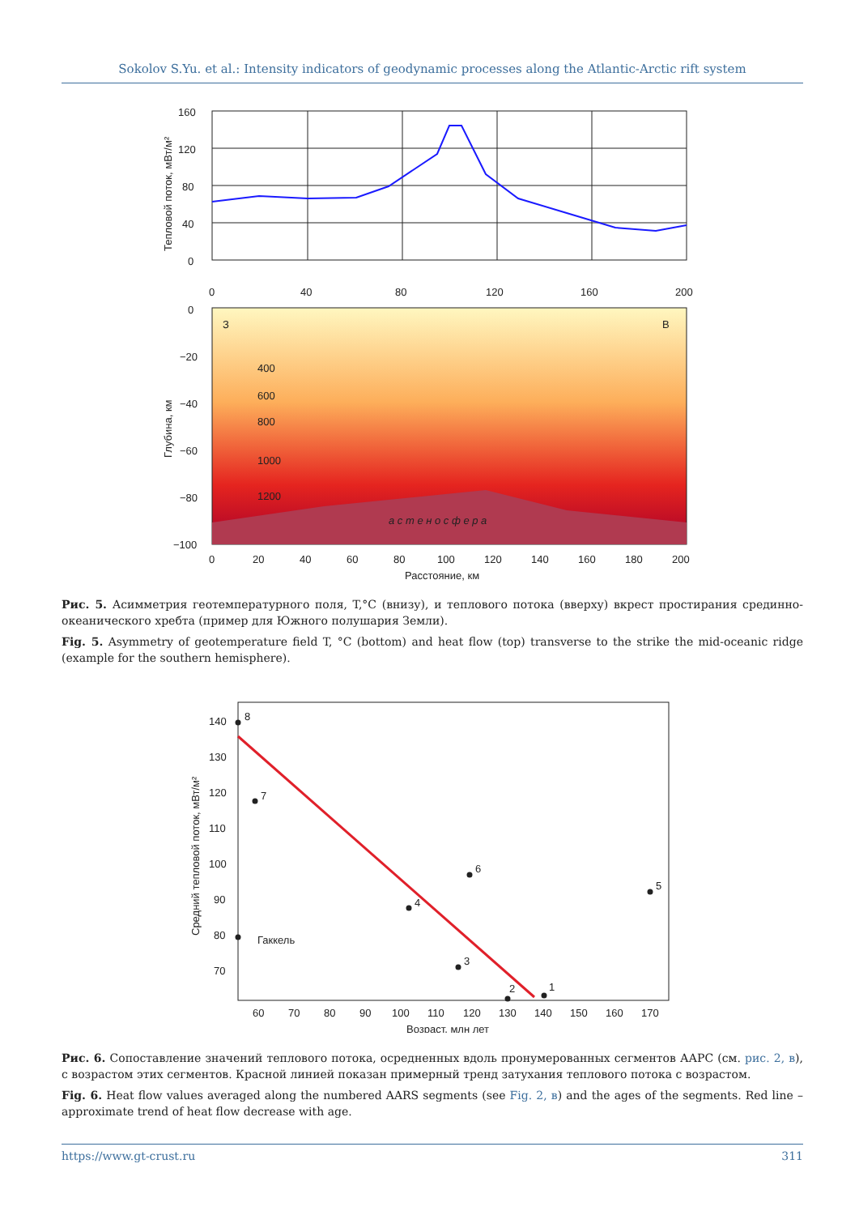Sokolov S.Yu. et al.: Intensity indicators of geodynamic processes along the Atlantic-Arctic rift system
160
120
80
40
0
0
40
80
120
160
200
Тепловой поток, мВт/м²
З
В
400
600
800
1000
1200
а с т е н о с ф е р а
0
−20
−40
−60
−80
−100
0
20
40
60
80
100
120
140
160
180
200
Расстояние, км
Глубина, км
Рис. 5. Асимметрия геотемпературного поля, T,°С (внизу), и теплового потока (вверху) вкрест простирания срединно-океанического хребта (пример для Южного полушария Земли).
Fig. 5. Asymmetry of geotemperature field T, °C (bottom) and heat flow (top) transverse to the strike the mid-oceanic ridge (example for the southern hemisphere).
8
7
6
5
4
Гаккель
3
2
1
140
130
120
110
100
90
80
70
60
70
80
90
100
110
120
130
140
150
160
170
Возраст, млн лет
Средний тепловой поток, мВт/м²
Рис. 6. Сопоставление значений теплового потока, осредненных вдоль пронумерованных сегментов ААРС (см. рис. 2, в), с возрастом этих сегментов. Красной линией показан примерный тренд затухания теплового потока с возрастом.
Fig. 6. Heat flow values averaged along the numbered AARS segments (see Fig. 2, в) and the ages of the segments. Red line – approximate trend of heat flow decrease with age.
https://www.gt-crust.ru 311